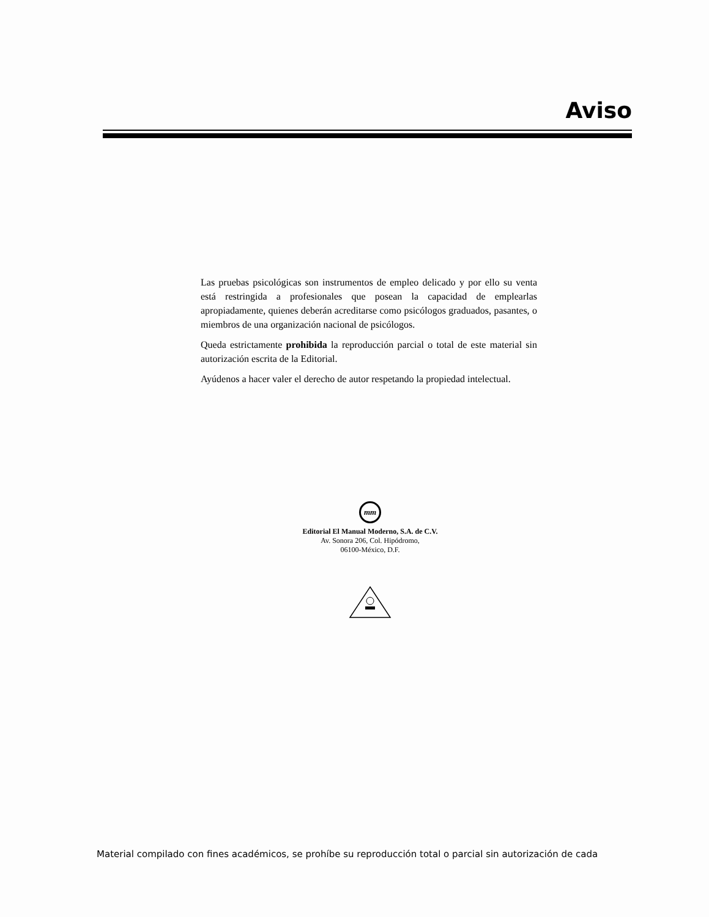Aviso
Las pruebas psicológicas son instrumentos de empleo delicado y por ello su venta está restringida a profesionales que posean la capacidad de emplearlas apropiadamente, quienes deberán acreditarse como psicólogos graduados, pasantes, o miembros de una organización nacional de psicólogos.
Queda estrictamente prohibida la reproducción parcial o total de este material sin autorización escrita de la Editorial.
Ayúdenos a hacer valer el derecho de autor respetando la propiedad intelectual.
mm
Editorial El Manual Moderno, S.A. de C.V.
Av. Sonora 206, Col. Hipódromo,
06100-México, D.F.
Material compilado con fines académicos, se prohíbe su reproducción total o parcial sin autorización de cada